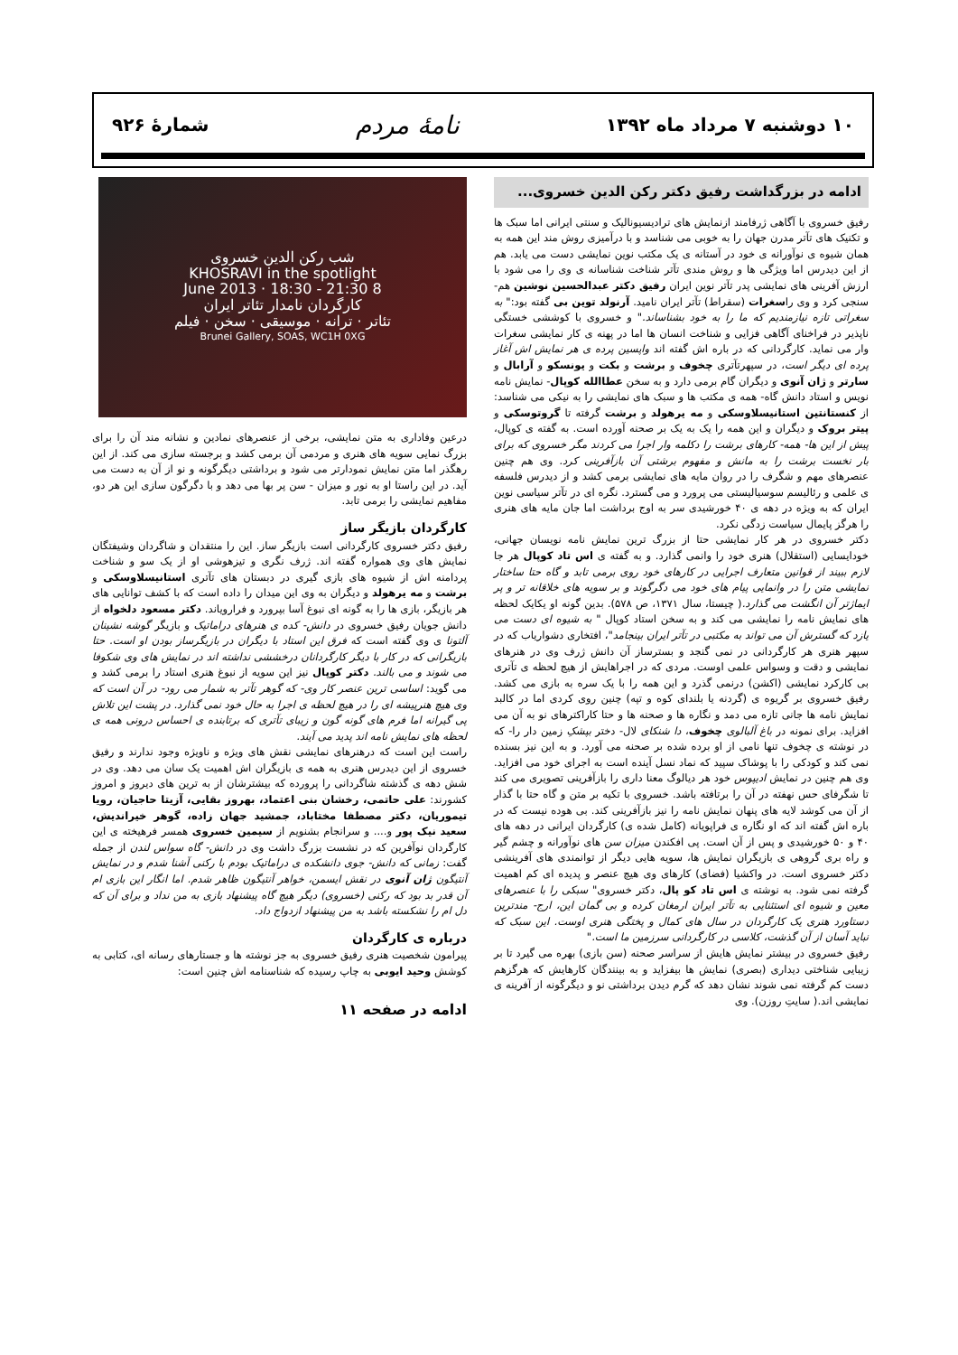۱۰ دوشنبه ۷ مرداد ماه ۱۳۹۲ نامهٔ مردم شمارهٔ ۹۲۶
ادامه در بزرگداشت رفیق دکتر رکن الدین خسروی...
رفیق خسروی با آگاهی ژرفامند ازنمایش های ترادیسیونالیک و سنتی ایرانی اما سبک ها و تکنیک های تآتر مدرن جهان را به خوبی می شناسد و با درآمیزی روش مند این همه به همان شیوه ی نوآورانه ی خود در آستانه ی یک مکتب نوین نمایشی دست می یابد. هم از این دیدرس اما ویژگی ها و روش مندی تآتر شناخت شناسانه ی وی را می شود با ارزش آفرینی های نمایشی پدر تآتر نوین ایران رفیق دکتر عبدالحسین نوشین هم- سنجی کرد و وی راسغرات (سقراط) تآتر ایران نامید. آرنولد توین بی گفته بود:" به سغراتی تازه نیازمندیم که ما را به خود بشناساند." و خسروی با کوششی خستگی ناپذیر در فراخنای آگاهی فزایی و شناخت انسان ها اما در پهنه ی کار نمایشی سغرات وار می نماید. کارگردانی که در باره اش گفته اند واپسین پرده ی هر نمایش اش آغاز پرده ای دیگر است، در سپهرتآتری چخوف و برشت و بکت و یونسکو و آرابال و سارتر و ژان آنوی و دیگران گام برمی دارد و به سخن عطاالله کوپال- نمایش نامه نویس و استاد دانش گاه- همه ی مکتب ها و سبک های نمایشی را به نیکی می شناسد: از کنستانتین استانیسلاوسکی و مه یرهولد و برشت گرفته تا گروتوسکی و پیتر بروک و دیگران و این همه را یک به یک بر صحنه آورده است. به گفته ی کوپال، پیش از این ها- همه- کارهای برشت را دکلمه وار اجرا می کردند مگر خسروی که برای بار نخست برشت را به مانش و مفهوم برشتی آن بازآفرینی کرد. وی هم چنین عنصرهای مهم و شگرف را در روان مایه های نمایشی برمی کشد و از دیدرس فلسفه ی علمی و رئالیسم سوسیالیستی می پرورد و می گسترد. نگره ای در تآتر سیاسی نوین ایران که به ویژه در دهه ی ۴۰ خورشیدی سر به اوج برداشت اما جان مایه های هنری را هرگز پایمال سیاست زدگی نکرد.
دکتر خسروی در هر کار نمایشی حتا از بزرگ ترین نمایش نامه نویسان جهانی، خودایسایی (استقلال) هنری خود را وانمی گذارد. و به گفته ی اس تاد کوپال هر جا لازم ببیند از قوانین متعارف اجرایی در کارهای خود روی برمی تابد و گاه حتا ساختار نمایشی متن را در وانمایی پیام های خود می دگرگوند و بر سویه های خلاقانه تر و پر ایماژتر آن انگشت می گذارد.( چیستا، سال ۱۳۷۱، ص ۵۷۸). بدین گونه او یکایک لحظه های نمایش نامه را نمایشی می کند و به سخن استاد کوپال " به شیوه ای دست می یازد که گسترش آن می تواند به مکتبی در تآتر ایران بینجامد"، افتخاری دشواریاب که در سپهر هنری هر کارگردانی در نمی گنجد و بسترساز آن دانش ژرف وی در هنرهای نمایشی و دقت و وسواس علمی اوست. مردی که در اجراهایش از هیچ لحظه ی تآتری بی کارکرد نمایشی (اکشن) درنمی گذرد و این همه را با یک سره به بازی می کشد. رفیق خسروی بر گریوه ی (گردنه یا بلندای کوه و تپه) چنین روی کردی اما در کالبد نمایش نامه ها جانی تازه می دمد و نگاره ها و صحنه ها و حتا کاراکترهای نو به آن می افزاید. برای نمونه در باغ آلبالوی چخوف، دا شنکای لال- دختر بپشکِ زمین دار را- که در نوشته ی چخوف تنها نامی از او برده شده بر صحنه می آورد. و به این نیز بسنده نمی کند و کودکی را با پوشاک سپید که نماد نسل آینده است به اجرای خود می افزاید. وی هم چنین در نمایش ادیپوس خود هر دیالوگ معنا داری را بازآفرینی تصویری می کند تا شگرفای حس نهفته در آن را برتافته باشد. خسروی با تکیه بر متن و گاه حتا با گذار از آن می کوشد لایه های پنهان نمایش نامه را نیز بازآفرینی کند. بی هوده نیست که در باره اش گفته اند که او نگاره ی فراپویانه (کامل شده ی) کارگردان ایرانی در دهه های ۴۰ و ۵۰ خورشیدی و پس از آن است. پی افکندن میزان سن های نوآورانه و چشم گیر و راه بری گروهی ی بازیگران نمایش ها، سویه هایی دیگر از توانمندی های آفرینشی دکتر خسروی است. در واکشیا (فضای) کارهای وی هیچ عنصر و پدیده ای کم اهمیت گرفته نمی شود. به نوشته ی اس تاد کو پال، دکتر خسروی" سبکی را با عنصرهای معین و شیوه ای استثنایی به تآتر ایران ارمغان کرده و بی گمان این، ارج- مندترین دستاورد هنری یک کارگردان در سال های کمال و پختگی هنری اوست. این سبک که نباید آسان از آن گذشت، کلاسی در کارگردانی سرزمین ما است."
رفیق خسروی در بیشتر نمایش هایش از سراسر صحنه (سن بازی) بهره می گیرد تا بر زیبایی شناختی دیداری (بصری) نمایش ها بیفزاید و به بینندگان کارهایش که هرگزهم دست کم گرفته نمی شوند نشان دهد که گرم دیدن برداشتی نو و دیگرگونه از آفرینه ی نمایشی اند.( سایتِ روزن). وی
شب رکن الدین خسروی
KHOSRAVI in the spotlight
8 June 2013 · 18:30 - 21:30
کارگردان نامدار تئاتر ایران
تئاتر · ترانه · موسیقی · سخن · فیلم
Brunei Gallery, SOAS, WC1H 0XG
درعین وفاداری به متن نمایشی، برخی از عنصرهای نمادین و نشانه مند آن را برای بزرگ نمایی سویه های هنری و مردمی آن برمی کشد و برجسته سازی می کند. از این رهگذر اما متن نمایش نمودارتر می شود و برداشتی دیگرگونه و نو از آن به دست می آید. در این راستا او به نور و میزان - سن پر بها می دهد و با دگرگون سازی این هر دو، مفاهیم نمایشی را برمی تابد.
کارگردان بازیگر ساز
رفیق دکتر خسروی کارگردانی است بازیگر ساز. این را منتقدان و شاگردان وشیفتگان نمایش های وی همواره گفته اند. ژرف نگری و تیزهوشی او از یک سو و شناخت پردامنه اش از شیوه های بازی گیری در دبستان های تآتری استانیسلاوسکی و برشت و مه یرهولد و دیگران به وی این میدان را داده است که با کشف توانایی های هر بازیگر، بازی ها را به گونه ای نبوغ آسا بپرورد و فراروياند. دکتر مسعود دلخواه از دانش جویان رفیق خسروی در دانش- کده ی هنرهای دراماتیک و بازیگر گوشه نشینان آلتونا ی وی گفته است که فرق این استاد با دیگران در بازیگرساز بودن او است. حتا بازیگرانی که در کار با دیگر کارگردانان درخششی نداشته اند در نمایش های وی شکوفا می شوند و می بالند. دکتر کوپال نیز این سویه از نبوغ هنری استاد را برمی کشد و می گوید: اساسی ترین عنصر کار وی- که گوهر تآتر به شمار می رود- در آن است که وی هیچ هنرپیشه ای را در هیچ لحظه ی اجرا به حال خود نمی گذارد. در پشت این تلاش پی گیرانه اما فرم های گونه گون و زیبای تآتری که برتابنده ی احساس درونی همه ی لحظه های نمایش نامه اند پدید می آیند.
راست این است که درهنرهای نمایشی نقش های ویژه و ناویژه وجود ندارند و رفیق خسروی از این دیدرس هنری به همه ی بازیگران اش اهمیت یک سان می دهد. وی در شش دهه ی گذشته شاگردانی را پرورده که بیشترشان از به ترین های دیروز و امروز کشورند: علی حاتمی، رخشان بنی اعتماد، بهروز بقایی، آزیتا حاجیان، رویا تیموریان، دکتر مصطفا مختاباد، جمشید جهان زاده، گوهر خیراندیش، سعید نیک پور و.... و سرانجام بشنویم از سیمین خسروی همسر فرهیخته ی این کارگردان نوآفرین که در نشست بزرگ داشت وی در دانش- گاه سواس لندن از جمله گفت: زمانی که دانش- جوی دانشکده ی دراماتیک بودم با رکنی آشنا شدم و در نمایش آنتیگون ژان آنوی در نقش ایسمن، خواهر آنتیگون ظاهر شدم. اما انگار این بازی ام آن قدر بد بود که رکنی (خسروی) دیگر هیچ گاه پیشنهاد بازی به من نداد و برای آن که دل ام را نشکسته باشد به من پیشنهاد ازدواج داد.
درباره ی کارگردان
پیرامون شخصیت هنری رفیق خسروی به جز نوشته ها و جستارهای رسانه ای، کتابی به کوشش وحید ایوبی به چاپ رسیده که شناسنامه اش چنین است:
ادامه در صفحه ۱۱